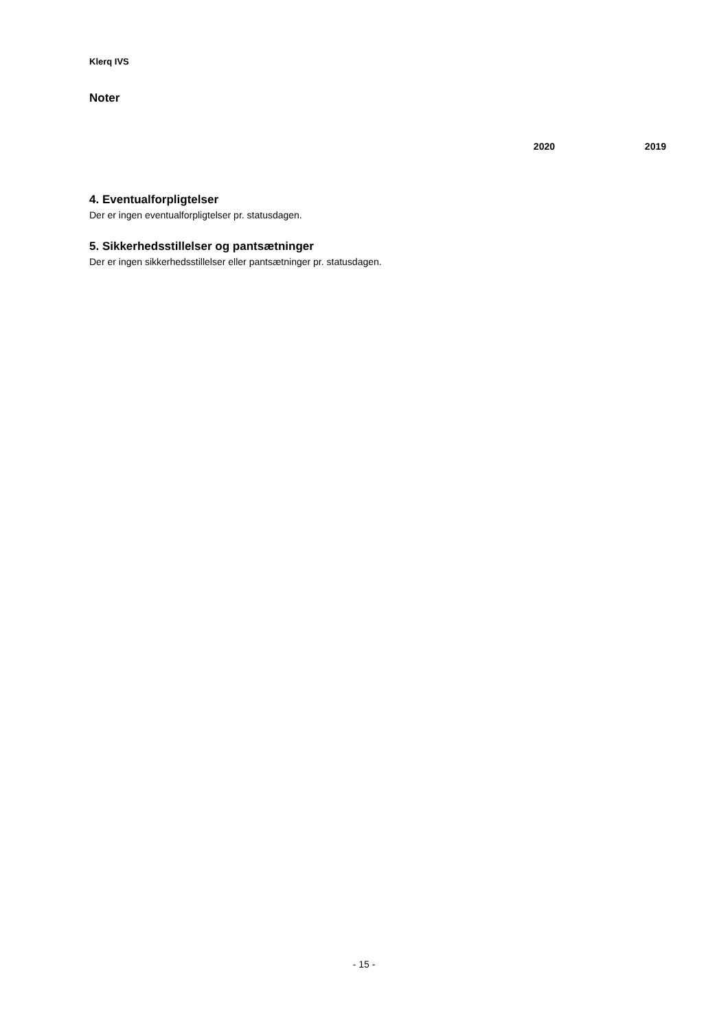Klerq IVS
Noter
2020 2019
4. Eventualforpligtelser
Der er ingen eventualforpligtelser pr. statusdagen.
5. Sikkerhedsstillelser og pantsætninger
Der er ingen sikkerhedsstillelser eller pantsætninger pr. statusdagen.
- 15 -